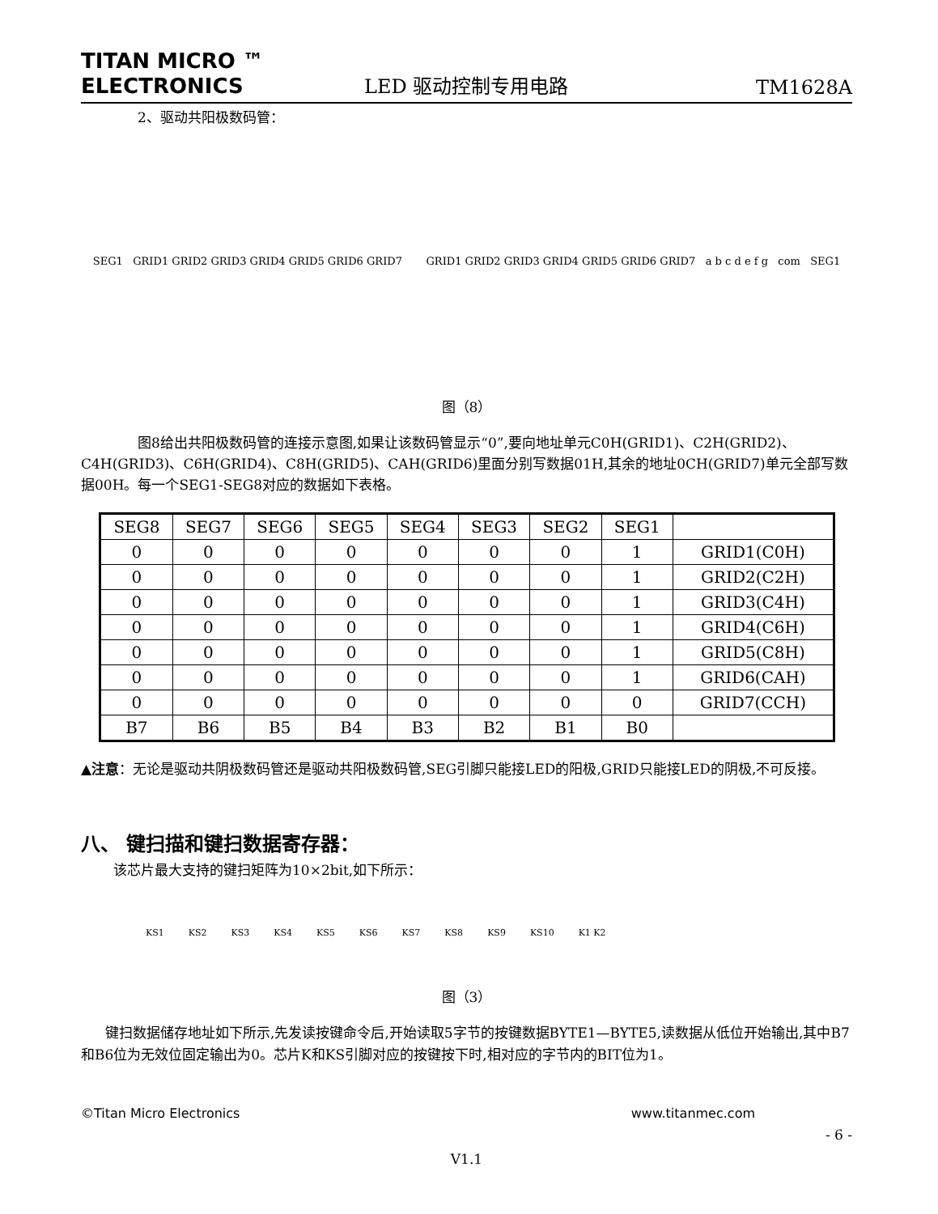TITAN MICRO ™
ELECTRONICS
LED 驱动控制专用电路
TM1628A
2、驱动共阳极数码管：
SEG1 GRID1 GRID2 GRID3 GRID4 GRID5 GRID6 GRID7
GRID1 GRID2 GRID3 GRID4 GRID5 GRID6 GRID7 a b c d e f g com SEG1
图（8）
图8给出共阳极数码管的连接示意图,如果让该数码管显示“0”,要向地址单元C0H(GRID1)、C2H(GRID2)、C4H(GRID3)、C6H(GRID4)、C8H(GRID5)、CAH(GRID6)里面分别写数据01H,其余的地址0CH(GRID7)单元全部写数据00H。每一个SEG1-SEG8对应的数据如下表格。
| SEG8 | SEG7 | SEG6 | SEG5 | SEG4 | SEG3 | SEG2 | SEG1 | |
| --- | --- | --- | --- | --- | --- | --- | --- | --- |
| 0 | 0 | 0 | 0 | 0 | 0 | 0 | 1 | GRID1(C0H) |
| 0 | 0 | 0 | 0 | 0 | 0 | 0 | 1 | GRID2(C2H) |
| 0 | 0 | 0 | 0 | 0 | 0 | 0 | 1 | GRID3(C4H) |
| 0 | 0 | 0 | 0 | 0 | 0 | 0 | 1 | GRID4(C6H) |
| 0 | 0 | 0 | 0 | 0 | 0 | 0 | 1 | GRID5(C8H) |
| 0 | 0 | 0 | 0 | 0 | 0 | 0 | 1 | GRID6(CAH) |
| 0 | 0 | 0 | 0 | 0 | 0 | 0 | 0 | GRID7(CCH) |
| B7 | B6 | B5 | B4 | B3 | B2 | B1 | B0 | |
▲注意：无论是驱动共阴极数码管还是驱动共阳极数码管,SEG引脚只能接LED的阳极,GRID只能接LED的阴极,不可反接。
八、 键扫描和键扫数据寄存器：
该芯片最大支持的键扫矩阵为10×2bit,如下所示：
KS1 KS2 KS3 KS4 KS5 KS6 KS7 KS8 KS9 KS10 K1 K2
图（3）
键扫数据储存地址如下所示,先发读按键命令后,开始读取5字节的按键数据BYTE1—BYTE5,读数据从低位开始输出,其中B7和B6位为无效位固定输出为0。芯片K和KS引脚对应的按键按下时,相对应的字节内的BIT位为1。
©Titan Micro Electronics www.titanmec.com
- 6 -
V1.1